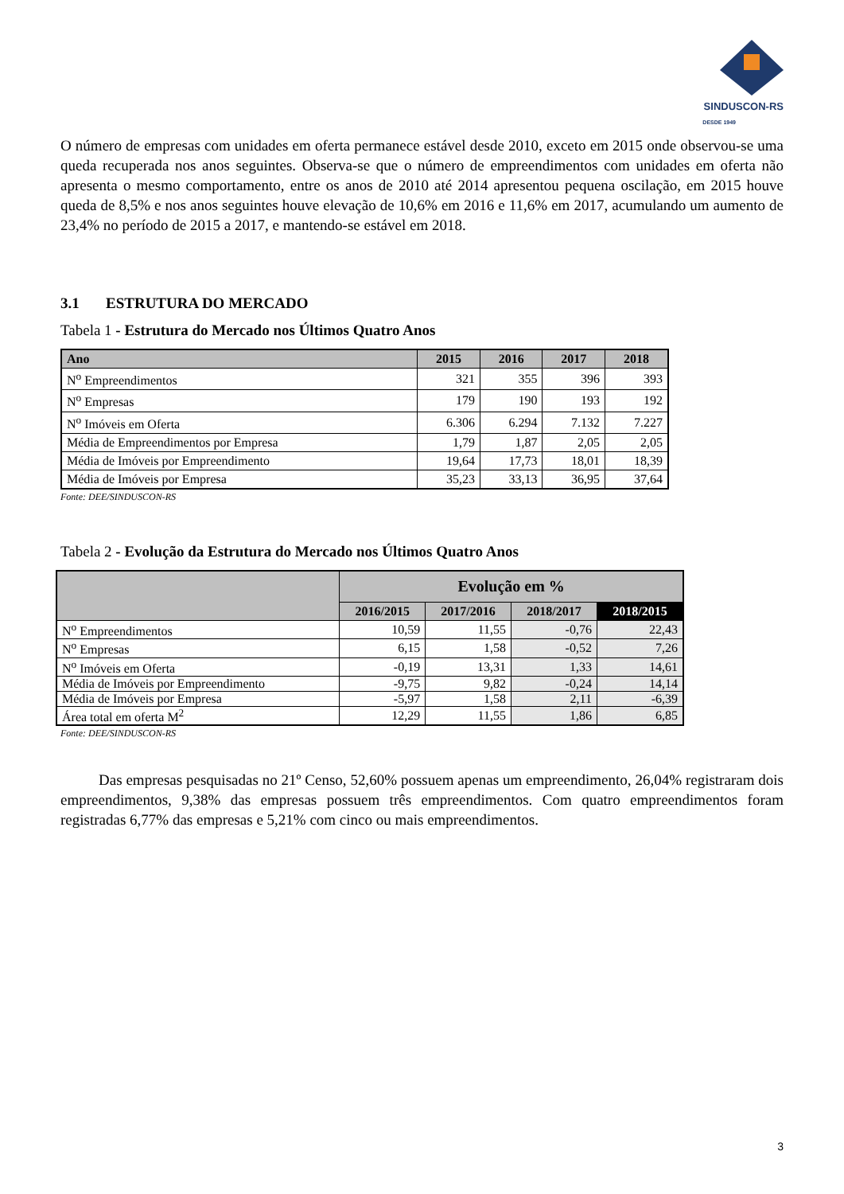SINDUSCON-RS
DESDE 1949
O número de empresas com unidades em oferta permanece estável desde 2010, exceto em 2015 onde observou-se uma queda recuperada nos anos seguintes. Observa-se que o número de empreendimentos com unidades em oferta não apresenta o mesmo comportamento, entre os anos de 2010 até 2014 apresentou pequena oscilação, em 2015 houve queda de 8,5% e nos anos seguintes houve elevação de 10,6% em 2016 e 11,6% em 2017, acumulando um aumento de 23,4% no período de 2015 a 2017, e mantendo-se estável em 2018.
3.1 ESTRUTURA DO MERCADO
Tabela 1 - Estrutura do Mercado nos Últimos Quatro Anos
| Ano | 2015 | 2016 | 2017 | 2018 |
| --- | --- | --- | --- | --- |
| N<sup>o</sup> Empreendimentos | 321 | 355 | 396 | 393 |
| N<sup>o</sup> Empresas | 179 | 190 | 193 | 192 |
| N<sup>o</sup> Imóveis em Oferta | 6.306 | 6.294 | 7.132 | 7.227 |
| Média de Empreendimentos por Empresa | 1,79 | 1,87 | 2,05 | 2,05 |
| Média de Imóveis por Empreendimento | 19,64 | 17,73 | 18,01 | 18,39 |
| Média de Imóveis por Empresa | 35,23 | 33,13 | 36,95 | 37,64 |
Fonte: DEE/SINDUSCON-RS
Tabela 2 - Evolução da Estrutura do Mercado nos Últimos Quatro Anos
| | Evolução em % | | | |
| --- | --- | --- | --- | --- |
| | 2016/2015 | 2017/2016 | 2018/2017 | 2018/2015 |
| N<sup>o</sup> Empreendimentos | 10,59 | 11,55 | -0,76 | 22,43 |
| N<sup>o</sup> Empresas | 6,15 | 1,58 | -0,52 | 7,26 |
| N<sup>o</sup> Imóveis em Oferta | -0,19 | 13,31 | 1,33 | 14,61 |
| Média de Imóveis por Empreendimento | -9,75 | 9,82 | -0,24 | 14,14 |
| Média de Imóveis por Empresa | -5,97 | 1,58 | 2,11 | -6,39 |
| Área total em oferta M<sup>2</sup> | 12,29 | 11,55 | 1,86 | 6,85 |
Fonte: DEE/SINDUSCON-RS
Das empresas pesquisadas no 21º Censo, 52,60% possuem apenas um empreendimento, 26,04% registraram dois empreendimentos, 9,38% das empresas possuem três empreendimentos. Com quatro empreendimentos foram registradas 6,77% das empresas e 5,21% com cinco ou mais empreendimentos.
3